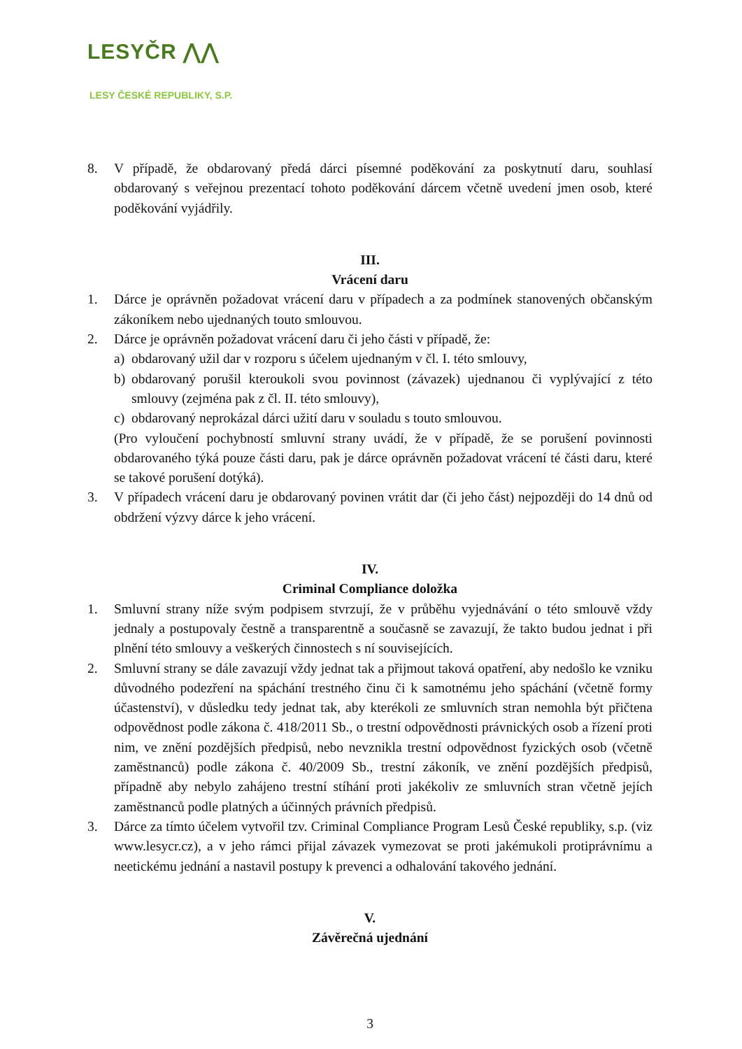LESYČR ⋀⋀
LESY ČESKÉ REPUBLIKY, S.P.
8. V případě, že obdarovaný předá dárci písemné poděkování za poskytnutí daru, souhlasí obdarovaný s veřejnou prezentací tohoto poděkování dárcem včetně uvedení jmen osob, které poděkování vyjádřily.
III.
Vrácení daru
1. Dárce je oprávněn požadovat vrácení daru v případech a za podmínek stanovených občanským zákoníkem nebo ujednaných touto smlouvou.
2. Dárce je oprávněn požadovat vrácení daru či jeho části v případě, že:
a) obdarovaný užil dar v rozporu s účelem ujednaným v čl. I. této smlouvy,
b) obdarovaný porušil kteroukoli svou povinnost (závazek) ujednanou či vyplývající z této smlouvy (zejména pak z čl. II. této smlouvy),
c) obdarovaný neprokázal dárci užití daru v souladu s touto smlouvou.
(Pro vyloučení pochybností smluvní strany uvádí, že v případě, že se porušení povinnosti obdarovaného týká pouze části daru, pak je dárce oprávněn požadovat vrácení té části daru, které se takové porušení dotýká).
3. V případech vrácení daru je obdarovaný povinen vrátit dar (či jeho část) nejpozději do 14 dnů od obdržení výzvy dárce k jeho vrácení.
IV.
Criminal Compliance doložka
1. Smluvní strany níže svým podpisem stvrzují, že v průběhu vyjednávání o této smlouvě vždy jednaly a postupovaly čestně a transparentně a současně se zavazují, že takto budou jednat i při plnění této smlouvy a veškerých činnostech s ní souvisejících.
2. Smluvní strany se dále zavazují vždy jednat tak a přijmout taková opatření, aby nedošlo ke vzniku důvodného podezření na spáchání trestného činu či k samotnému jeho spáchání (včetně formy účastenství), v důsledku tedy jednat tak, aby kterékoli ze smluvních stran nemohla být přičtena odpovědnost podle zákona č. 418/2011 Sb., o trestní odpovědnosti právnických osob a řízení proti nim, ve znění pozdějších předpisů, nebo nevznikla trestní odpovědnost fyzických osob (včetně zaměstnanců) podle zákona č. 40/2009 Sb., trestní zákoník, ve znění pozdějších předpisů, případně aby nebylo zahájeno trestní stíhání proti jakékoliv ze smluvních stran včetně jejích zaměstnanců podle platných a účinných právních předpisů.
3. Dárce za tímto účelem vytvořil tzv. Criminal Compliance Program Lesů České republiky, s.p. (viz www.lesycr.cz), a v jeho rámci přijal závazek vymezovat se proti jakémukoli protiprávnímu a neetickému jednání a nastavil postupy k prevenci a odhalování takového jednání.
V.
Závěrečná ujednání
3